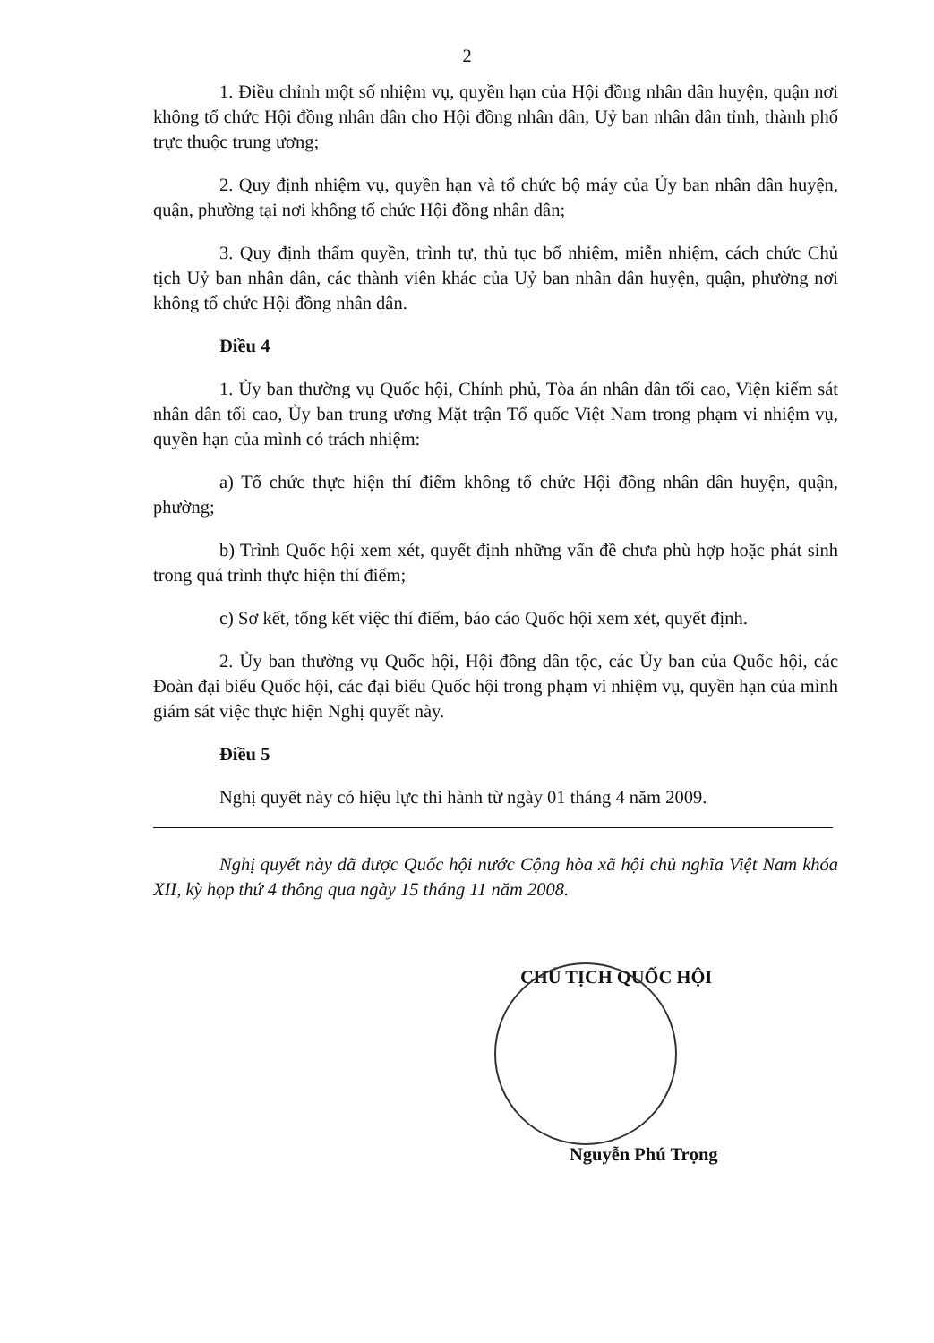2
1. Điều chỉnh một số nhiệm vụ, quyền hạn của Hội đồng nhân dân huyện, quận nơi không tổ chức Hội đồng nhân dân cho Hội đồng nhân dân, Uỷ ban nhân dân tỉnh, thành phố trực thuộc trung ương;
2. Quy định nhiệm vụ, quyền hạn và tổ chức bộ máy của Ủy ban nhân dân huyện, quận, phường tại nơi không tổ chức Hội đồng nhân dân;
3. Quy định thẩm quyền, trình tự, thủ tục bổ nhiệm, miễn nhiệm, cách chức Chủ tịch Uỷ ban nhân dân, các thành viên khác của Uỷ ban nhân dân huyện, quận, phường nơi không tổ chức Hội đồng nhân dân.
Điều 4
1. Ủy ban thường vụ Quốc hội, Chính phủ, Tòa án nhân dân tối cao, Viện kiểm sát nhân dân tối cao, Ủy ban trung ương Mặt trận Tổ quốc Việt Nam trong phạm vi nhiệm vụ, quyền hạn của mình có trách nhiệm:
a) Tổ chức thực hiện thí điểm không tổ chức Hội đồng nhân dân huyện, quận, phường;
b) Trình Quốc hội xem xét, quyết định những vấn đề chưa phù hợp hoặc phát sinh trong quá trình thực hiện thí điểm;
c) Sơ kết, tổng kết việc thí điểm, báo cáo Quốc hội xem xét, quyết định.
2. Ủy ban thường vụ Quốc hội, Hội đồng dân tộc, các Ủy ban của Quốc hội, các Đoàn đại biểu Quốc hội, các đại biểu Quốc hội trong phạm vi nhiệm vụ, quyền hạn của mình giám sát việc thực hiện Nghị quyết này.
Điều 5
Nghị quyết này có hiệu lực thi hành từ ngày 01 tháng 4 năm 2009.
Nghị quyết này đã được Quốc hội nước Cộng hòa xã hội chủ nghĩa Việt Nam khóa XII, kỳ họp thứ 4 thông qua ngày 15 tháng 11 năm 2008.
CHỦ TỊCH QUỐC HỘI
Nguyễn Phú Trọng